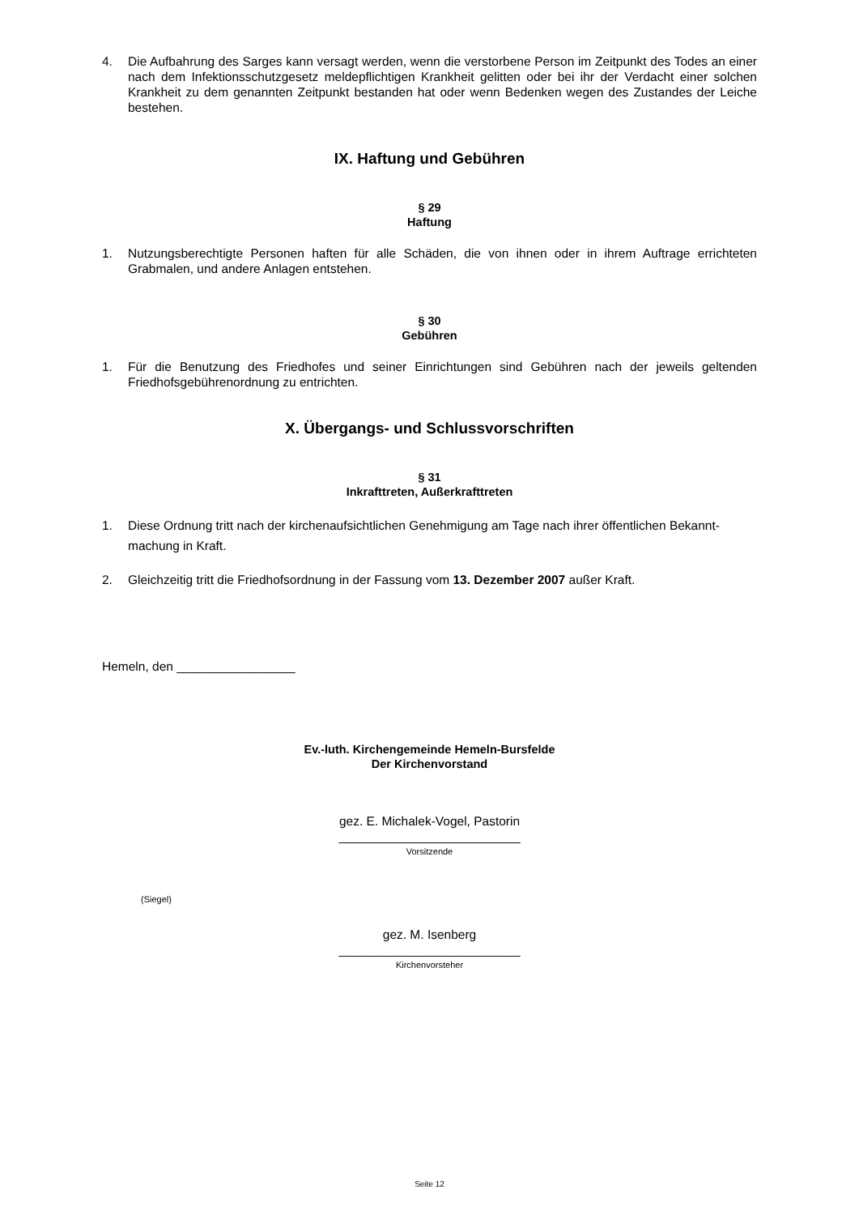4. Die Aufbahrung des Sarges kann versagt werden, wenn die verstorbene Person im Zeitpunkt des Todes an einer nach dem Infektionsschutzgesetz meldepflichtigen Krankheit gelitten oder bei ihr der Verdacht einer solchen Krankheit zu dem genannten Zeitpunkt bestanden hat oder wenn Bedenken wegen des Zustandes der Leiche bestehen.
IX. Haftung und Gebühren
§ 29
Haftung
1. Nutzungsberechtigte Personen haften für alle Schäden, die von ihnen oder in ihrem Auftrage errichteten Grabmalen, und andere Anlagen entstehen.
§ 30
Gebühren
1. Für die Benutzung des Friedhofes und seiner Einrichtungen sind Gebühren nach der jeweils geltenden Friedhofsgebührenordnung zu entrichten.
X. Übergangs- und Schlussvorschriften
§ 31
Inkrafttreten, Außerkrafttreten
1. Diese Ordnung tritt nach der kirchenaufsichtlichen Genehmigung am Tage nach ihrer öffentlichen Bekannt-machung in Kraft.
2. Gleichzeitig tritt die Friedhofsordnung in der Fassung vom 13. Dezember 2007 außer Kraft.
Hemeln, den _________________
Ev.-luth. Kirchengemeinde Hemeln-Bursfelde
Der Kirchenvorstand
gez. E. Michalek-Vogel, Pastorin
__________________________
Vorsitzende
(Siegel)
gez. M. Isenberg
__________________________
Kirchenvorsteher
Seite 12